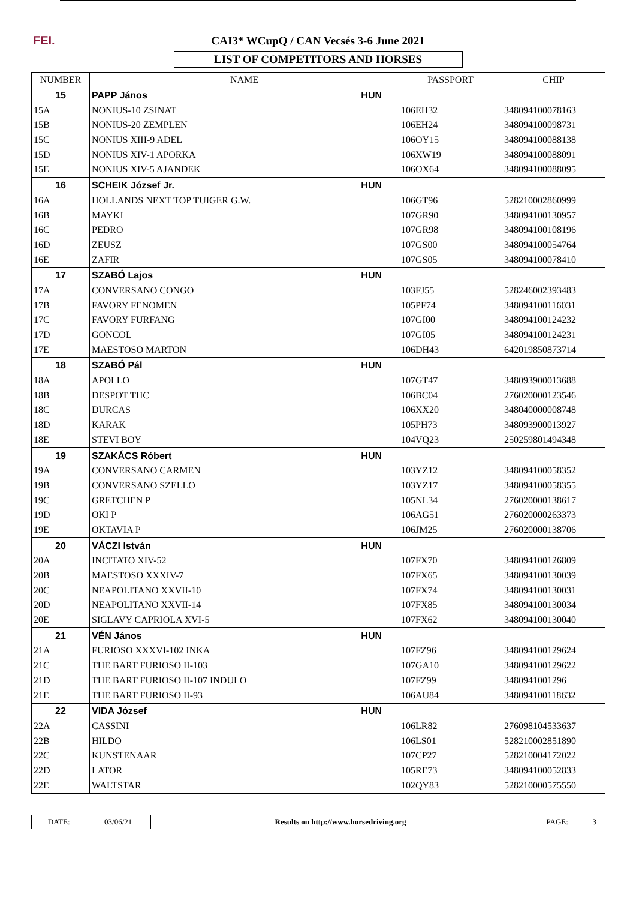FEI.
CAI3* WCupQ / CAN Vecsés 3-6 June 2021
LIST OF COMPETITORS AND HORSES
| NUMBER | NAME | PASSPORT | CHIP |
| --- | --- | --- | --- |
| 15 | PAPP János HUN | | |
| 15A | NONIUS-10 ZSINAT | 106EH32 | 348094100078163 |
| 15B | NONIUS-20 ZEMPLEN | 106EH24 | 348094100098731 |
| 15C | NONIUS XIII-9 ADEL | 106OY15 | 348094100088138 |
| 15D | NONIUS XIV-1 APORKA | 106XW19 | 348094100088091 |
| 15E | NONIUS XIV-5 AJANDEK | 106OX64 | 348094100088095 |
| 16 | SCHEIK József Jr. HUN | | |
| 16A | HOLLANDS NEXT TOP TUIGER G.W. | 106GT96 | 528210002860999 |
| 16B | MAYKI | 107GR90 | 348094100130957 |
| 16C | PEDRO | 107GR98 | 348094100108196 |
| 16D | ZEUSZ | 107GS00 | 348094100054764 |
| 16E | ZAFIR | 107GS05 | 348094100078410 |
| 17 | SZABÓ Lajos HUN | | |
| 17A | CONVERSANO CONGO | 103FJ55 | 528246002393483 |
| 17B | FAVORY FENOMEN | 105PF74 | 348094100116031 |
| 17C | FAVORY FURFANG | 107GI00 | 348094100124232 |
| 17D | GONCOL | 107GI05 | 348094100124231 |
| 17E | MAESTOSO MARTON | 106DH43 | 642019850873714 |
| 18 | SZABÓ Pál HUN | | |
| 18A | APOLLO | 107GT47 | 348093900013688 |
| 18B | DESPOT THC | 106BC04 | 276020000123546 |
| 18C | DURCAS | 106XX20 | 348040000008748 |
| 18D | KARAK | 105PH73 | 348093900013927 |
| 18E | STEVI BOY | 104VQ23 | 250259801494348 |
| 19 | SZAKÁCS Róbert HUN | | |
| 19A | CONVERSANO CARMEN | 103YZ12 | 348094100058352 |
| 19B | CONVERSANO SZELLO | 103YZ17 | 348094100058355 |
| 19C | GRETCHEN P | 105NL34 | 276020000138617 |
| 19D | OKI P | 106AG51 | 276020000263373 |
| 19E | OKTAVIA P | 106JM25 | 276020000138706 |
| 20 | VÁCZI István HUN | | |
| 20A | INCITATO XIV-52 | 107FX70 | 348094100126809 |
| 20B | MAESTOSO XXXIV-7 | 107FX65 | 348094100130039 |
| 20C | NEAPOLITANO XXVII-10 | 107FX74 | 348094100130031 |
| 20D | NEAPOLITANO XXVII-14 | 107FX85 | 348094100130034 |
| 20E | SIGLAVY CAPRIOLA XVI-5 | 107FX62 | 348094100130040 |
| 21 | VÉN János HUN | | |
| 21A | FURIOSO XXXVI-102 INKA | 107FZ96 | 348094100129624 |
| 21C | THE BART FURIOSO II-103 | 107GA10 | 348094100129622 |
| 21D | THE BART FURIOSO II-107 INDULO | 107FZ99 | 3480941001296 |
| 21E | THE BART FURIOSO II-93 | 106AU84 | 348094100118632 |
| 22 | VIDA József HUN | | |
| 22A | CASSINI | 106LR82 | 276098104533637 |
| 22B | HILDO | 106LS01 | 528210002851890 |
| 22C | KUNSTENAAR | 107CP27 | 528210004172022 |
| 22D | LATOR | 105RE73 | 348094100052833 |
| 22E | WALTSTAR | 102QY83 | 528210000575550 |
| DATE: | 03/06/21 | Results on http://www.horsedriving.org | PAGE: | 3 |